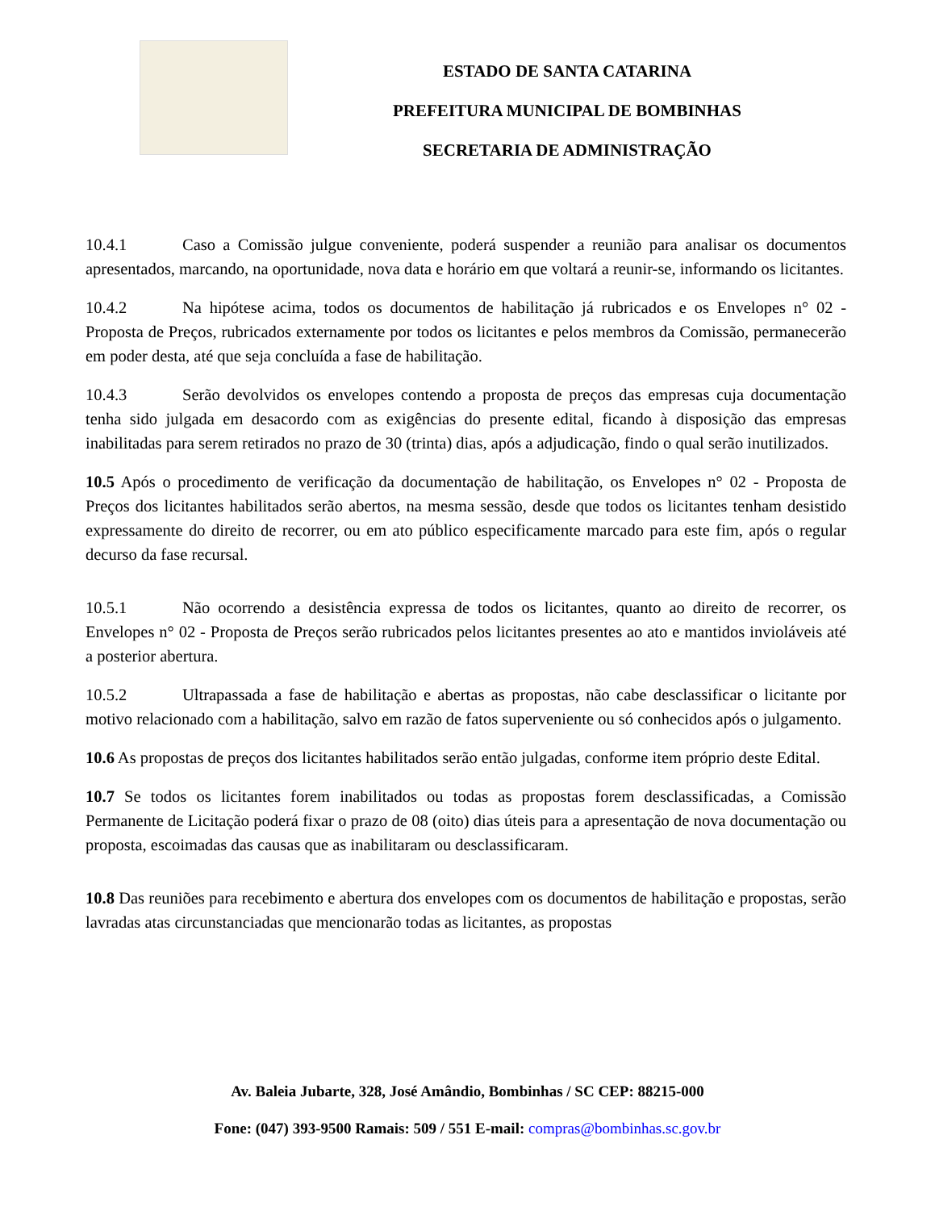ESTADO DE SANTA CATARINA
PREFEITURA MUNICIPAL DE BOMBINHAS
SECRETARIA DE ADMINISTRAÇÃO
10.4.1 Caso a Comissão julgue conveniente, poderá suspender a reunião para analisar os documentos apresentados, marcando, na oportunidade, nova data e horário em que voltará a reunir-se, informando os licitantes.
10.4.2 Na hipótese acima, todos os documentos de habilitação já rubricados e os Envelopes n° 02 - Proposta de Preços, rubricados externamente por todos os licitantes e pelos membros da Comissão, permanecerão em poder desta, até que seja concluída a fase de habilitação.
10.4.3 Serão devolvidos os envelopes contendo a proposta de preços das empresas cuja documentação tenha sido julgada em desacordo com as exigências do presente edital, ficando à disposição das empresas inabilitadas para serem retirados no prazo de 30 (trinta) dias, após a adjudicação, findo o qual serão inutilizados.
10.5 Após o procedimento de verificação da documentação de habilitação, os Envelopes n° 02 - Proposta de Preços dos licitantes habilitados serão abertos, na mesma sessão, desde que todos os licitantes tenham desistido expressamente do direito de recorrer, ou em ato público especificamente marcado para este fim, após o regular decurso da fase recursal.
10.5.1 Não ocorrendo a desistência expressa de todos os licitantes, quanto ao direito de recorrer, os Envelopes n° 02 - Proposta de Preços serão rubricados pelos licitantes presentes ao ato e mantidos invioláveis até a posterior abertura.
10.5.2 Ultrapassada a fase de habilitação e abertas as propostas, não cabe desclassificar o licitante por motivo relacionado com a habilitação, salvo em razão de fatos superveniente ou só conhecidos após o julgamento.
10.6 As propostas de preços dos licitantes habilitados serão então julgadas, conforme item próprio deste Edital.
10.7 Se todos os licitantes forem inabilitados ou todas as propostas forem desclassificadas, a Comissão Permanente de Licitação poderá fixar o prazo de 08 (oito) dias úteis para a apresentação de nova documentação ou proposta, escoimadas das causas que as inabilitaram ou desclassificaram.
10.8 Das reuniões para recebimento e abertura dos envelopes com os documentos de habilitação e propostas, serão lavradas atas circunstanciadas que mencionarão todas as licitantes, as propostas
Av. Baleia Jubarte, 328, José Amândio, Bombinhas / SC CEP: 88215-000
Fone: (047) 393-9500 Ramais: 509 / 551 E-mail: compras@bombinhas.sc.gov.br